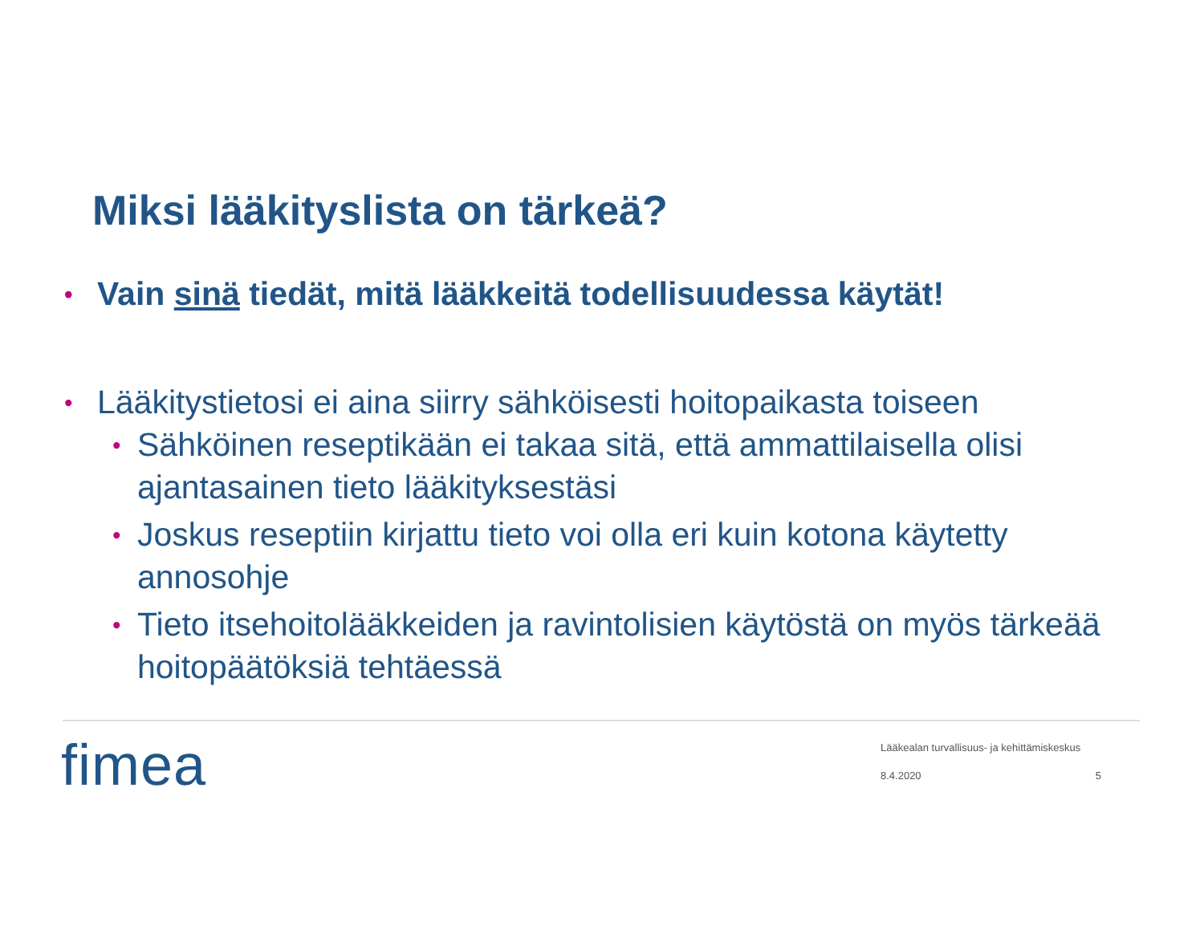Miksi lääkityslista on tärkeä?
• Vain sinä tiedät, mitä lääkkeitä todellisuudessa käytät!
• Lääkitystietosi ei aina siirry sähköisesti hoitopaikasta toiseen
• Sähköinen reseptikään ei takaa sitä, että ammattilaisella olisi ajantasainen tieto lääkityksestäsi
• Joskus reseptiin kirjattu tieto voi olla eri kuin kotona käytetty annosohje
• Tieto itsehoitolääkkeiden ja ravintolisien käytöstä on myös tärkeää hoitopäätöksiä tehtäessä
fimea
Lääkealan turvallisuus- ja kehittämiskeskus
8.4.2020 5